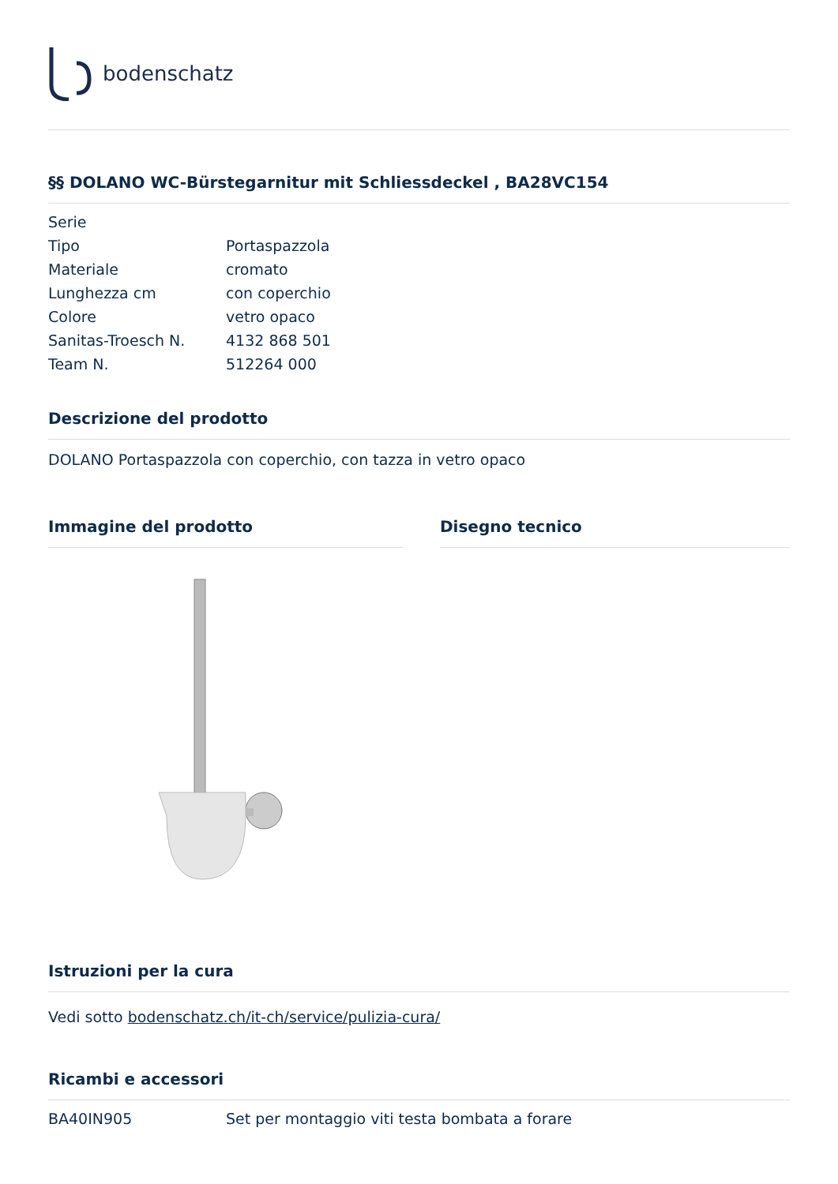bodenschatz
§§ DOLANO WC-Bürstegarnitur mit Schliessdeckel , BA28VC154
| Serie | |
| Tipo | Portaspazzola |
| Materiale | cromato |
| Lunghezza cm | con coperchio |
| Colore | vetro opaco |
| Sanitas-Troesch N. | 4132 868 501 |
| Team N. | 512264 000 |
Descrizione del prodotto
DOLANO Portaspazzola con coperchio, con tazza in vetro opaco
Immagine del prodotto Disegno tecnico
Istruzioni per la cura
Vedi sotto bodenschatz.ch/it-ch/service/pulizia-cura/
Ricambi e accessori
| BA40IN905 | Set per montaggio viti testa bombata a forare |